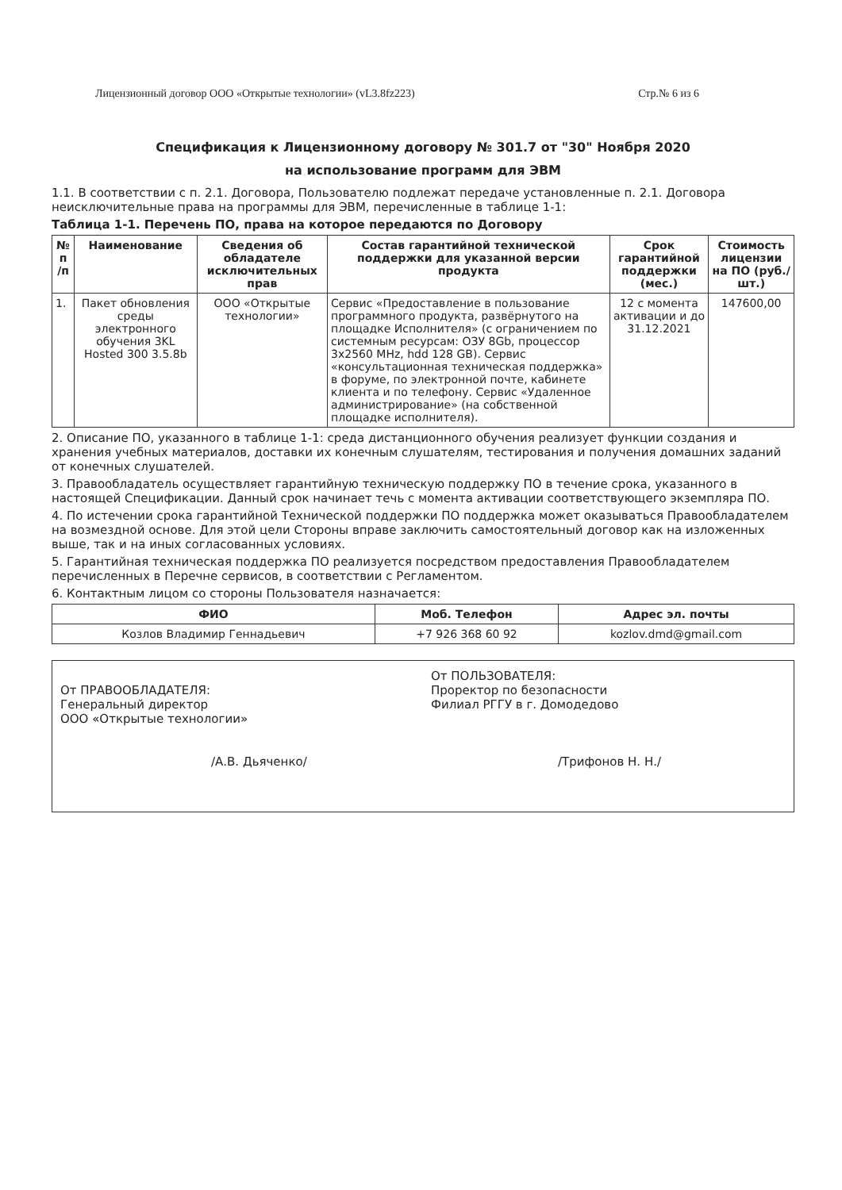Лицензионный договор ООО «Открытые технологии» (vL3.8fz223) Стр.№ 6 из 6
Спецификация к Лицензионному договору № 301.7 от "30" Ноября 2020
на использование программ для ЭВМ
1.1. В соответствии с п. 2.1. Договора, Пользователю подлежат передаче установленные п. 2.1. Договора неисключительные права на программы для ЭВМ, перечисленные в таблице 1-1:
Таблица 1-1. Перечень ПО, права на которое передаются по Договору
| № п /п | Наименование | Сведения об обладателе исключительных прав | Состав гарантийной технической поддержки для указанной версии продукта | Срок гарантийной поддержки (мес.) | Стоимость лицензии на ПО (руб./шт.) |
| --- | --- | --- | --- | --- | --- |
| 1. | Пакет обновления среды электронного обучения 3KL Hosted 300 3.5.8b | ООО «Открытые технологии» | Сервис «Предоставление в пользование программного продукта, развёрнутого на площадке Исполнителя» (с ограничением по системным ресурсам: ОЗУ 8Gb, процессор 3x2560 MHz, hdd 128 GB). Сервис «консультационная техническая поддержка» в форуме, по электронной почте, кабинете клиента и по телефону. Сервис «Удаленное администрирование» (на собственной площадке исполнителя). | 12 с момента активации и до 31.12.2021 | 147600,00 |
2. Описание ПО, указанного в таблице 1-1: среда дистанционного обучения реализует функции создания и хранения учебных материалов, доставки их конечным слушателям, тестирования и получения домашних заданий от конечных слушателей.
3. Правообладатель осуществляет гарантийную техническую поддержку ПО в течение срока, указанного в настоящей Спецификации. Данный срок начинает течь с момента активации соответствующего экземпляра ПО.
4. По истечении срока гарантийной Технической поддержки ПО поддержка может оказываться Правообладателем на возмездной основе. Для этой цели Стороны вправе заключить самостоятельный договор как на изложенных выше, так и на иных согласованных условиях.
5. Гарантийная техническая поддержка ПО реализуется посредством предоставления Правообладателем перечисленных в Перечне сервисов, в соответствии с Регламентом.
6. Контактным лицом со стороны Пользователя назначается:
| ФИО | Моб. Телефон | Адрес эл. почты |
| --- | --- | --- |
| Козлов Владимир Геннадьевич | +7 926 368 60 92 | kozlov.dmd@gmail.com |
От ПРАВООБЛАДАТЕЛЯ:
Генеральный директор
ООО «Открытые технологии»
/А.В. Дьяченко/
От ПОЛЬЗОВАТЕЛЯ:
Проректор по безопасности
Филиал РГГУ в г. Домодедово
/Трифонов Н. Н./